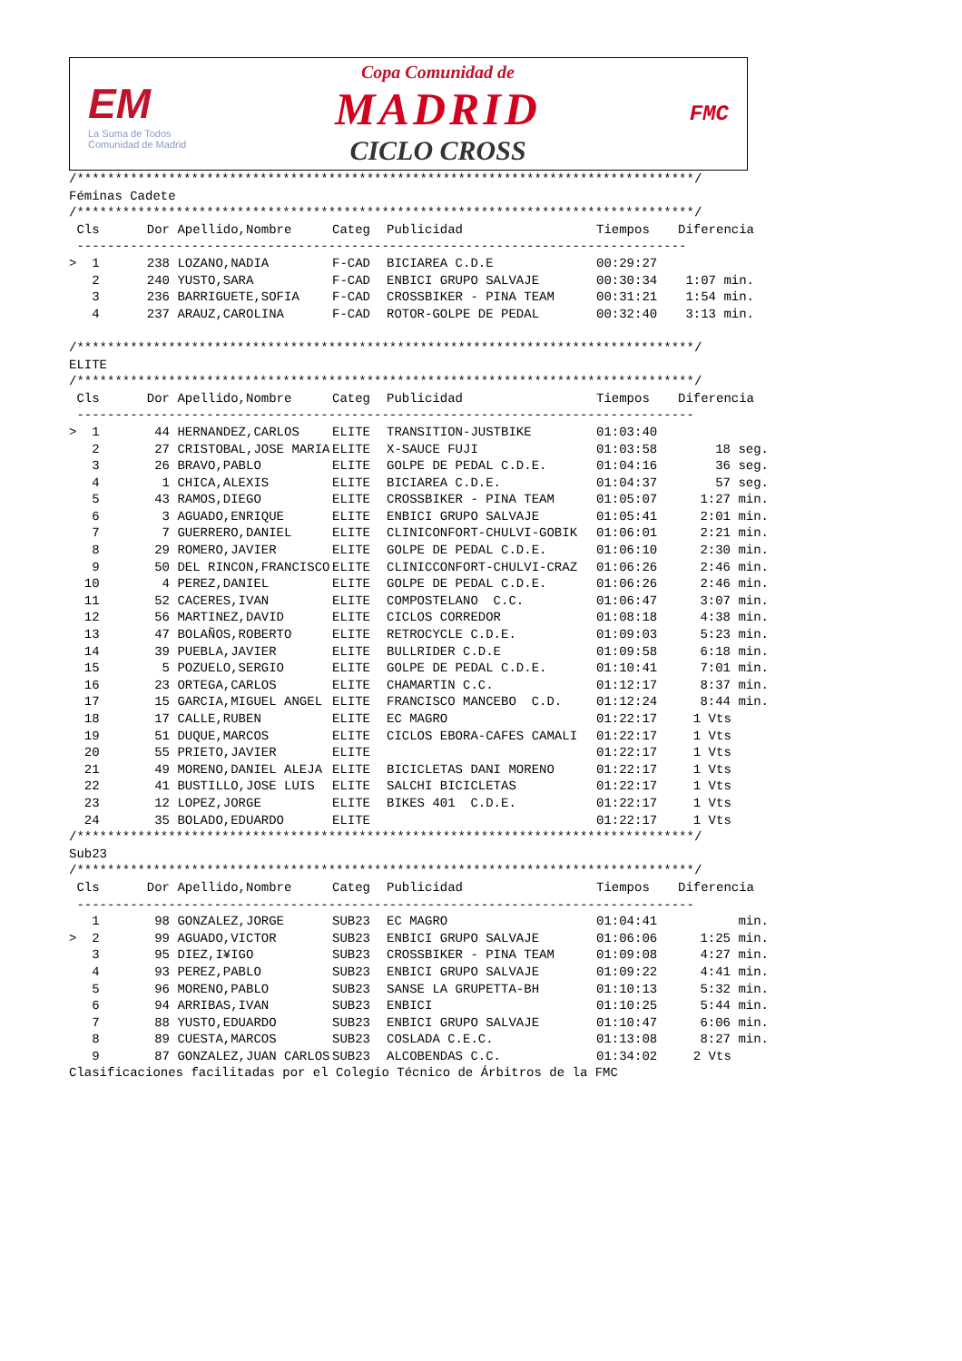EM
La Suma de Todos
Comunidad de Madrid
Copa Comunidad de
MADRID
CICLO CROSS
FMC
/*********************************************************************************/
Féminas Cadete
/*********************************************************************************/
| Cls | Dor | Apellido,Nombre | Categ | Publicidad | Tiempos | Diferencia |
| --- | --- | --- | --- | --- | --- | --- |
| -------------------------------------------------------------------------------- | | | | | | |
| > 1 | 238 | LOZANO,NADIA | F-CAD | BICIAREA C.D.E | 00:29:27 | |
| 2 | 240 | YUSTO,SARA | F-CAD | ENBICI GRUPO SALVAJE | 00:30:34 | 1:07 min. |
| 3 | 236 | BARRIGUETE,SOFIA | F-CAD | CROSSBIKER - PINA TEAM | 00:31:21 | 1:54 min. |
| 4 | 237 | ARAUZ,CAROLINA | F-CAD | ROTOR-GOLPE DE PEDAL | 00:32:40 | 3:13 min. |
/*********************************************************************************/
ELITE
/*********************************************************************************/
| Cls | Dor | Apellido,Nombre | Categ | Publicidad | Tiempos | Diferencia |
| --- | --- | --- | --- | --- | --- | --- |
| --------------------------------------------------------------------------------- | | | | | | |
| > 1 | 44 | HERNANDEZ,CARLOS | ELITE | TRANSITION-JUSTBIKE | 01:03:40 | |
| 2 | 27 | CRISTOBAL,JOSE MARIA | ELITE | X-SAUCE FUJI | 01:03:58 | 18 seg. |
| 3 | 26 | BRAVO,PABLO | ELITE | GOLPE DE PEDAL C.D.E. | 01:04:16 | 36 seg. |
| 4 | 1 | CHICA,ALEXIS | ELITE | BICIAREA C.D.E. | 01:04:37 | 57 seg. |
| 5 | 43 | RAMOS,DIEGO | ELITE | CROSSBIKER - PINA TEAM | 01:05:07 | 1:27 min. |
| 6 | 3 | AGUADO,ENRIQUE | ELITE | ENBICI GRUPO SALVAJE | 01:05:41 | 2:01 min. |
| 7 | 7 | GUERRERO,DANIEL | ELITE | CLINICONFORT-CHULVI-GOBIK | 01:06:01 | 2:21 min. |
| 8 | 29 | ROMERO,JAVIER | ELITE | GOLPE DE PEDAL C.D.E. | 01:06:10 | 2:30 min. |
| 9 | 50 | DEL RINCON,FRANCISCO | ELITE | CLINICCONFORT-CHULVI-CRAZ | 01:06:26 | 2:46 min. |
| 10 | 4 | PEREZ,DANIEL | ELITE | GOLPE DE PEDAL C.D.E. | 01:06:26 | 2:46 min. |
| 11 | 52 | CACERES,IVAN | ELITE | COMPOSTELANO C.C. | 01:06:47 | 3:07 min. |
| 12 | 56 | MARTINEZ,DAVID | ELITE | CICLOS CORREDOR | 01:08:18 | 4:38 min. |
| 13 | 47 | BOLAÑOS,ROBERTO | ELITE | RETROCYCLE C.D.E. | 01:09:03 | 5:23 min. |
| 14 | 39 | PUEBLA,JAVIER | ELITE | BULLRIDER C.D.E | 01:09:58 | 6:18 min. |
| 15 | 5 | POZUELO,SERGIO | ELITE | GOLPE DE PEDAL C.D.E. | 01:10:41 | 7:01 min. |
| 16 | 23 | ORTEGA,CARLOS | ELITE | CHAMARTIN C.C. | 01:12:17 | 8:37 min. |
| 17 | 15 | GARCIA,MIGUEL ANGEL | ELITE | FRANCISCO MANCEBO C.D. | 01:12:24 | 8:44 min. |
| 18 | 17 | CALLE,RUBEN | ELITE | EC MAGRO | 01:22:17 | 1 Vts |
| 19 | 51 | DUQUE,MARCOS | ELITE | CICLOS EBORA-CAFES CAMALI | 01:22:17 | 1 Vts |
| 20 | 55 | PRIETO,JAVIER | ELITE | | 01:22:17 | 1 Vts |
| 21 | 49 | MORENO,DANIEL ALEJA | ELITE | BICICLETAS DANI MORENO | 01:22:17 | 1 Vts |
| 22 | 41 | BUSTILLO,JOSE LUIS | ELITE | SALCHI BICICLETAS | 01:22:17 | 1 Vts |
| 23 | 12 | LOPEZ,JORGE | ELITE | BIKES 401 C.D.E. | 01:22:17 | 1 Vts |
| 24 | 35 | BOLADO,EDUARDO | ELITE | | 01:22:17 | 1 Vts |
/*********************************************************************************/
Sub23
/*********************************************************************************/
| Cls | Dor | Apellido,Nombre | Categ | Publicidad | Tiempos | Diferencia |
| --- | --- | --- | --- | --- | --- | --- |
| --------------------------------------------------------------------------------- | | | | | | |
| 1 | 98 | GONZALEZ,JORGE | SUB23 | EC MAGRO | 01:04:41 | min. |
| > 2 | 99 | AGUADO,VICTOR | SUB23 | ENBICI GRUPO SALVAJE | 01:06:06 | 1:25 min. |
| 3 | 95 | DIEZ,I¥IGO | SUB23 | CROSSBIKER - PINA TEAM | 01:09:08 | 4:27 min. |
| 4 | 93 | PEREZ,PABLO | SUB23 | ENBICI GRUPO SALVAJE | 01:09:22 | 4:41 min. |
| 5 | 96 | MORENO,PABLO | SUB23 | SANSE LA GRUPETTA-BH | 01:10:13 | 5:32 min. |
| 6 | 94 | ARRIBAS,IVAN | SUB23 | ENBICI | 01:10:25 | 5:44 min. |
| 7 | 88 | YUSTO,EDUARDO | SUB23 | ENBICI GRUPO SALVAJE | 01:10:47 | 6:06 min. |
| 8 | 89 | CUESTA,MARCOS | SUB23 | COSLADA C.E.C. | 01:13:08 | 8:27 min. |
| 9 | 87 | GONZALEZ,JUAN CARLOS | SUB23 | ALCOBENDAS C.C. | 01:34:02 | 2 Vts |
Clasificaciones facilitadas por el Colegio Técnico de Árbitros de la FMC